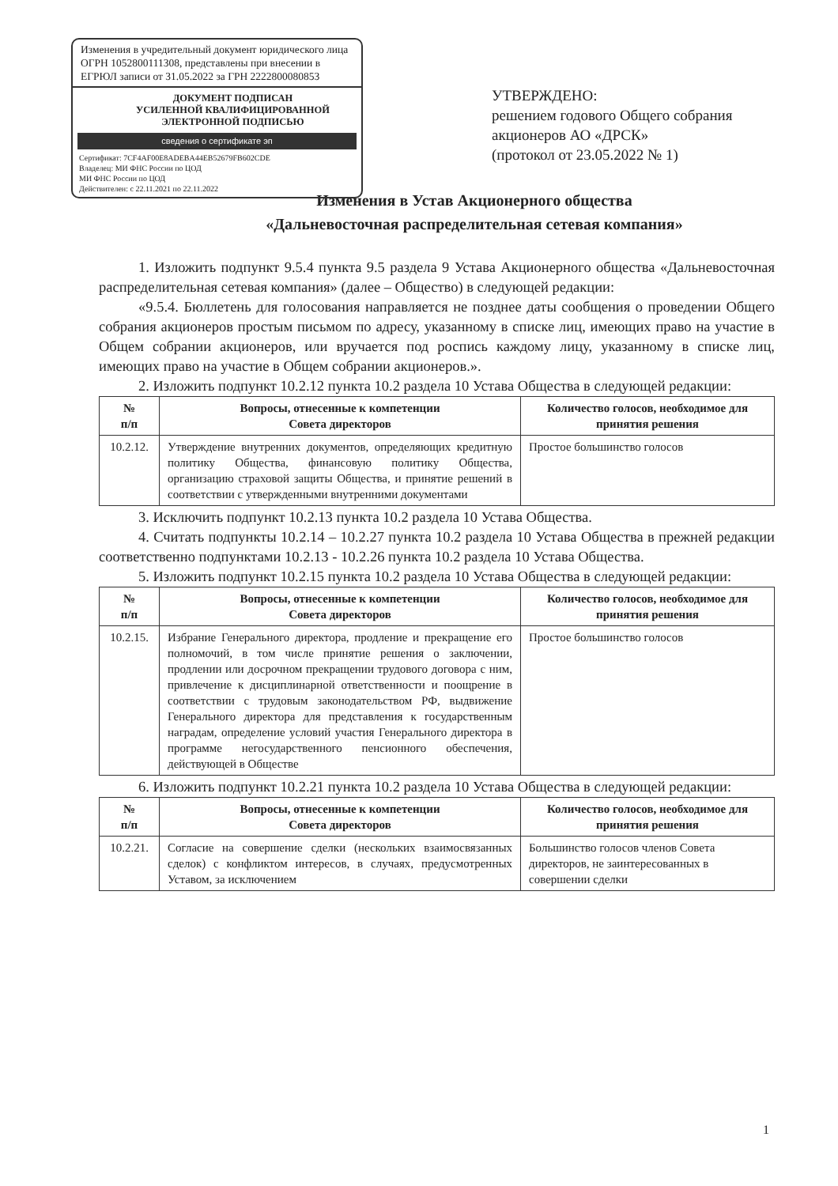Изменения в учредительный документ юридического лица ОГРН 1052800111308, представлены при внесении в ЕГРЮЛ записи от 31.05.2022 за ГРН 2222800080853
ДОКУМЕНТ ПОДПИСАН
УСИЛЕННОЙ КВАЛИФИЦИРОВАННОЙ
ЭЛЕКТРОННОЙ ПОДПИСЬЮ
сведения о сертификате эп
Сертификат: 7CF4AF00E8ADEBA44EB52679FB602CDE
Владелец: МИ ФНС России по ЦОД
МИ ФНС России по ЦОД
Действителен: с 22.11.2021 по 22.11.2022
УТВЕРЖДЕНО:
решением годового Общего собрания акционеров АО «ДРСК»
(протокол от 23.05.2022 № 1)
Изменения в Устав Акционерного общества
«Дальневосточная распределительная сетевая компания»
1. Изложить подпункт 9.5.4 пункта 9.5 раздела 9 Устава Акционерного общества «Дальневосточная распределительная сетевая компания» (далее – Общество) в следующей редакции:
«9.5.4. Бюллетень для голосования направляется не позднее даты сообщения о проведении Общего собрания акционеров простым письмом по адресу, указанному в списке лиц, имеющих право на участие в Общем собрании акционеров, или вручается под роспись каждому лицу, указанному в списке лиц, имеющих право на участие в Общем собрании акционеров.».
2. Изложить подпункт 10.2.12 пункта 10.2 раздела 10 Устава Общества в следующей редакции:
| № п/п | Вопросы, отнесенные к компетенции Совета директоров | Количество голосов, необходимое для принятия решения |
| --- | --- | --- |
| 10.2.12. | Утверждение внутренних документов, определяющих кредитную политику Общества, финансовую политику Общества, организацию страховой защиты Общества, и принятие решений в соответствии с утвержденными внутренними документами | Простое большинство голосов |
3. Исключить подпункт 10.2.13 пункта 10.2 раздела 10 Устава Общества.
4. Считать подпункты 10.2.14 – 10.2.27 пункта 10.2 раздела 10 Устава Общества в прежней редакции соответственно подпунктами 10.2.13 - 10.2.26 пункта 10.2 раздела 10 Устава Общества.
5. Изложить подпункт 10.2.15 пункта 10.2 раздела 10 Устава Общества в следующей редакции:
| № п/п | Вопросы, отнесенные к компетенции Совета директоров | Количество голосов, необходимое для принятия решения |
| --- | --- | --- |
| 10.2.15. | Избрание Генерального директора, продление и прекращение его полномочий, в том числе принятие решения о заключении, продлении или досрочном прекращении трудового договора с ним, привлечение к дисциплинарной ответственности и поощрение в соответствии с трудовым законодательством РФ, выдвижение Генерального директора для представления к государственным наградам, определение условий участия Генерального директора в программе негосударственного пенсионного обеспечения, действующей в Обществе | Простое большинство голосов |
6. Изложить подпункт 10.2.21 пункта 10.2 раздела 10 Устава Общества в следующей редакции:
| № п/п | Вопросы, отнесенные к компетенции Совета директоров | Количество голосов, необходимое для принятия решения |
| --- | --- | --- |
| 10.2.21. | Согласие на совершение сделки (нескольких взаимосвязанных сделок) с конфликтом интересов, в случаях, предусмотренных Уставом, за исключением | Большинство голосов членов Совета директоров, не заинтересованных в совершении сделки |
1